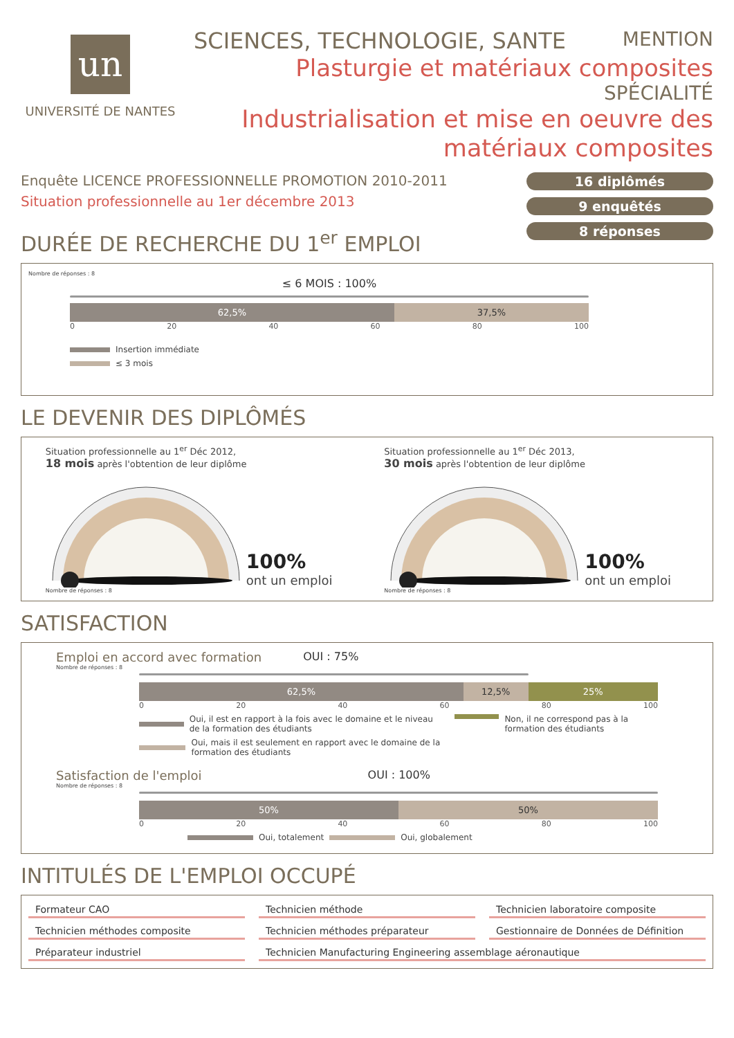un
UNIVERSITÉ DE NANTES
SCIENCES, TECHNOLOGIE, SANTE MENTION
Plasturgie et matériaux composites
SPÉCIALITÉ
Industrialisation et mise en oeuvre des matériaux composites
Enquête LICENCE PROFESSIONNELLE PROMOTION 2010-2011
Situation professionnelle au 1er décembre 2013
DURÉE DE RECHERCHE DU 1<sup>er</sup> EMPLOI
16 diplômés
9 enquêtés
8 réponses
Nombre de réponses : 8
≤ 6 MOIS : 100%
62,5% 37,5%
0 20 40 60 80 100
Insertion immédiate
≤ 3 mois
LE DEVENIR DES DIPLÔMÉS
Situation professionnelle au 1<sup>er</sup> Déc 2012,
18 mois après l'obtention de leur diplôme
100%
ont un emploi
Nombre de réponses : 8
Situation professionnelle au 1<sup>er</sup> Déc 2013,
30 mois après l'obtention de leur diplôme
100%
ont un emploi
Nombre de réponses : 8
SATISFACTION
Emploi en accord avec formation OUI : 75%
Nombre de réponses : 8
62,5% 12,5% 25%
0 20 40 60 80 100
Oui, il est en rapport à la fois avec le domaine et le niveau de la formation des étudiants
Oui, mais il est seulement en rapport avec le domaine de la formation des étudiants
Non, il ne correspond pas à la formation des étudiants
Satisfaction de l'emploi OUI : 100%
Nombre de réponses : 8
50% 50%
0 20 40 60 80 100
Oui, totalement Oui, globalement
INTITULÉS DE L'EMPLOI OCCUPÉ
Formateur CAO
Technicien méthode
Technicien laboratoire composite
Technicien méthodes composite
Technicien méthodes préparateur
Gestionnaire de Données de Définition
Préparateur industriel
Technicien Manufacturing Engineering assemblage aéronautique